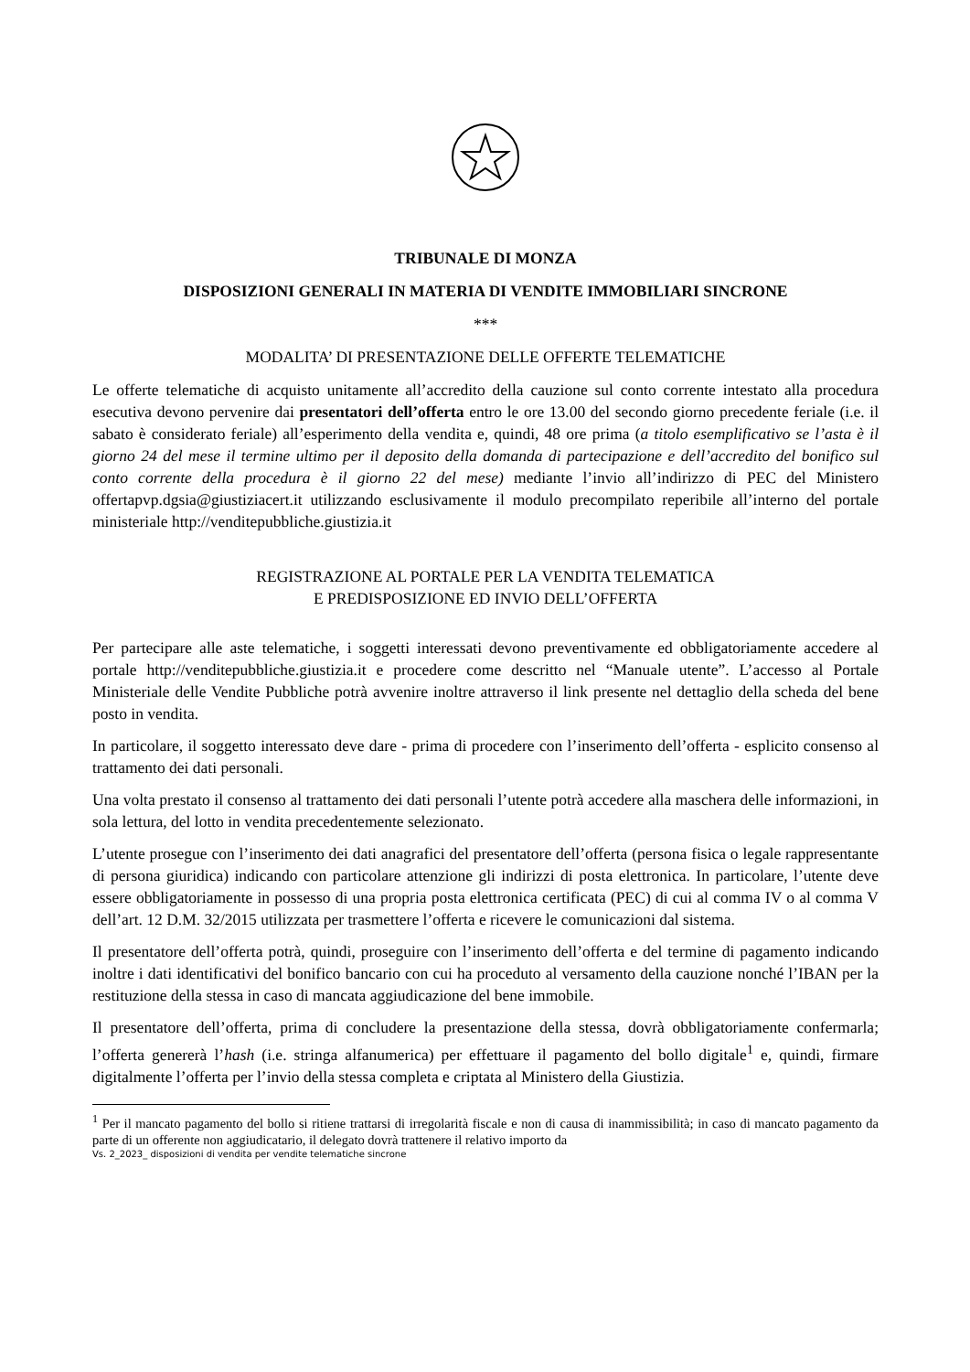TRIBUNALE DI MONZA
DISPOSIZIONI GENERALI IN MATERIA DI VENDITE IMMOBILIARI SINCRONE
***
MODALITA’ DI PRESENTAZIONE DELLE OFFERTE TELEMATICHE
Le offerte telematiche di acquisto unitamente all’accredito della cauzione sul conto corrente intestato alla procedura esecutiva devono pervenire dai presentatori dell’offerta entro le ore 13.00 del secondo giorno precedente feriale (i.e. il sabato è considerato feriale) all’esperimento della vendita e, quindi, 48 ore prima (a titolo esemplificativo se l’asta è il giorno 24 del mese il termine ultimo per il deposito della domanda di partecipazione e dell’accredito del bonifico sul conto corrente della procedura è il giorno 22 del mese) mediante l’invio all’indirizzo di PEC del Ministero offertapvp.dgsia@giustiziacert.it utilizzando esclusivamente il modulo precompilato reperibile all’interno del portale ministeriale http://venditepubbliche.giustizia.it
REGISTRAZIONE AL PORTALE PER LA VENDITA TELEMATICA
E PREDISPOSIZIONE ED INVIO DELL’OFFERTA
Per partecipare alle aste telematiche, i soggetti interessati devono preventivamente ed obbligatoriamente accedere al portale http://venditepubbliche.giustizia.it e procedere come descritto nel “Manuale utente”. L’accesso al Portale Ministeriale delle Vendite Pubbliche potrà avvenire inoltre attraverso il link presente nel dettaglio della scheda del bene posto in vendita.
In particolare, il soggetto interessato deve dare - prima di procedere con l’inserimento dell’offerta - esplicito consenso al trattamento dei dati personali.
Una volta prestato il consenso al trattamento dei dati personali l’utente potrà accedere alla maschera delle informazioni, in sola lettura, del lotto in vendita precedentemente selezionato.
L’utente prosegue con l’inserimento dei dati anagrafici del presentatore dell’offerta (persona fisica o legale rappresentante di persona giuridica) indicando con particolare attenzione gli indirizzi di posta elettronica. In particolare, l’utente deve essere obbligatoriamente in possesso di una propria posta elettronica certificata (PEC) di cui al comma IV o al comma V dell’art. 12 D.M. 32/2015 utilizzata per trasmettere l’offerta e ricevere le comunicazioni dal sistema.
Il presentatore dell’offerta potrà, quindi, proseguire con l’inserimento dell’offerta e del termine di pagamento indicando inoltre i dati identificativi del bonifico bancario con cui ha proceduto al versamento della cauzione nonché l’IBAN per la restituzione della stessa in caso di mancata aggiudicazione del bene immobile.
Il presentatore dell’offerta, prima di concludere la presentazione della stessa, dovrà obbligatoriamente confermarla; l’offerta genererà l’hash (i.e. stringa alfanumerica) per effettuare il pagamento del bollo digitale<sup>1</sup> e, quindi, firmare digitalmente l’offerta per l’invio della stessa completa e criptata al Ministero della Giustizia.
<sup>1</sup> Per il mancato pagamento del bollo si ritiene trattarsi di irregolarità fiscale e non di causa di inammissibilità; in caso di mancato pagamento da parte di un offerente non aggiudicatario, il delegato dovrà trattenere il relativo importo da
Vs. 2_2023_ disposizioni di vendita per vendite telematiche sincrone